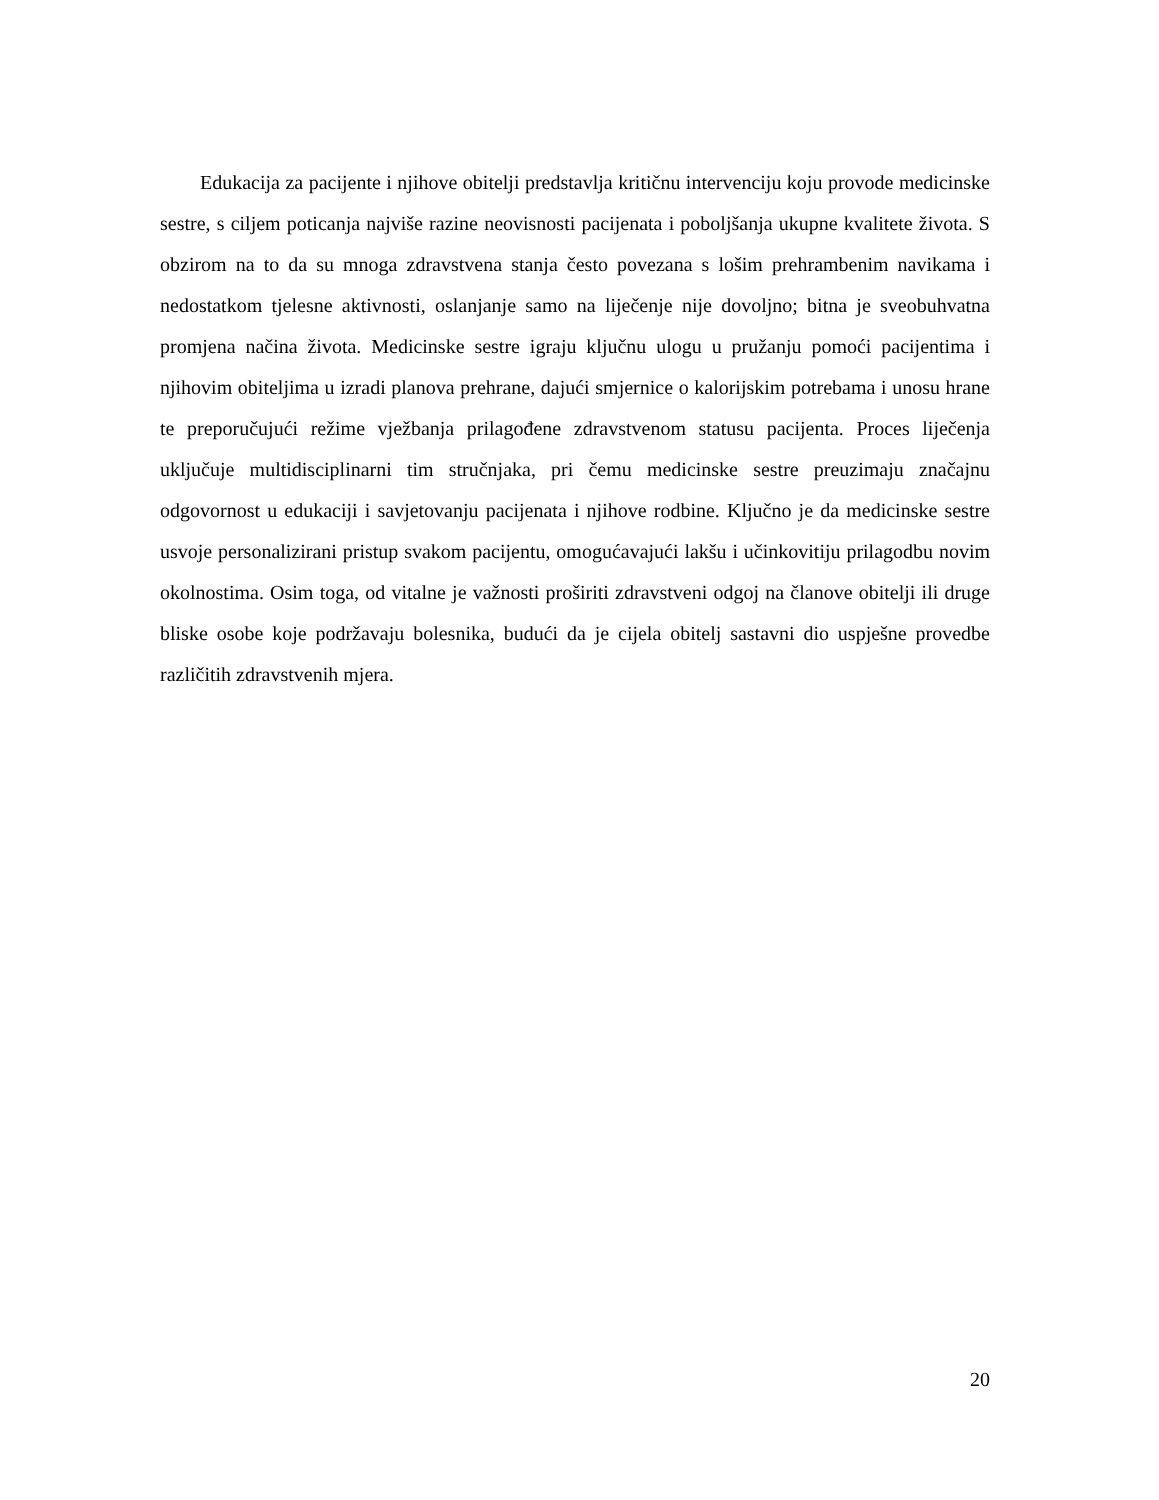Edukacija za pacijente i njihove obitelji predstavlja kritičnu intervenciju koju provode medicinske sestre, s ciljem poticanja najviše razine neovisnosti pacijenata i poboljšanja ukupne kvalitete života. S obzirom na to da su mnoga zdravstvena stanja često povezana s lošim prehrambenim navikama i nedostatkom tjelesne aktivnosti, oslanjanje samo na liječenje nije dovoljno; bitna je sveobuhvatna promjena načina života. Medicinske sestre igraju ključnu ulogu u pružanju pomoći pacijentima i njihovim obiteljima u izradi planova prehrane, dajući smjernice o kalorijskim potrebama i unosu hrane te preporučujući režime vježbanja prilagođene zdravstvenom statusu pacijenta. Proces liječenja uključuje multidisciplinarni tim stručnjaka, pri čemu medicinske sestre preuzimaju značajnu odgovornost u edukaciji i savjetovanju pacijenata i njihove rodbine. Ključno je da medicinske sestre usvoje personalizirani pristup svakom pacijentu, omogućavajući lakšu i učinkovitiju prilagodbu novim okolnostima. Osim toga, od vitalne je važnosti proširiti zdravstveni odgoj na članove obitelji ili druge bliske osobe koje podržavaju bolesnika, budući da je cijela obitelj sastavni dio uspješne provedbe različitih zdravstvenih mjera.
20